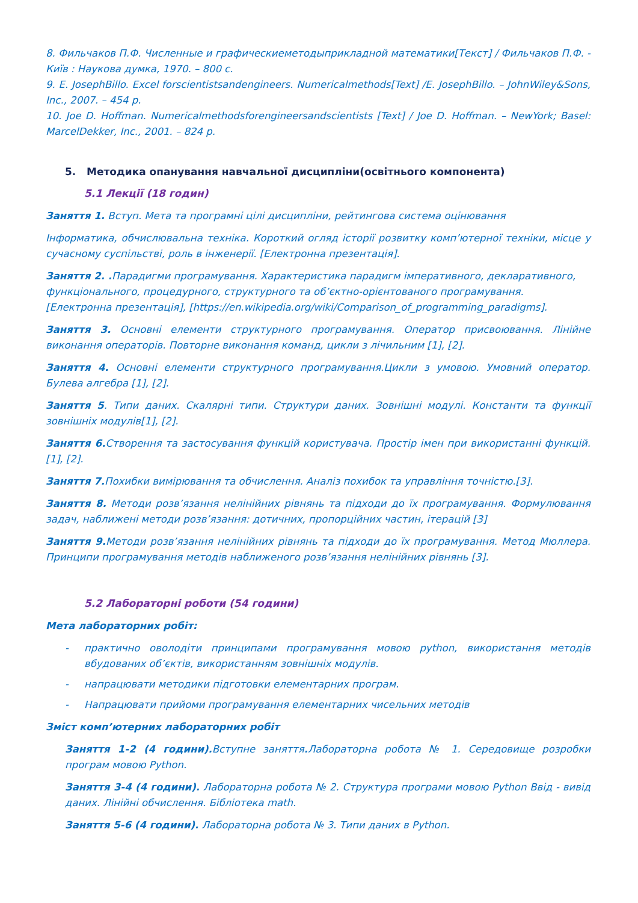8. Фильчаков П.Ф. Численные и графическиеметодыприкладной математики[Текст] / Фильчаков П.Ф. - Київ : Наукова думка, 1970. – 800 с.
9. E. JosephBillo. Excel forscientistsandengineers. Numericalmethods[Text] /E. JosephBillo. – JohnWiley&Sons, Inc., 2007. – 454 p.
10. Joe D. Hoffman. Numericalmethodsforengineersandscientists [Text] / Joe D. Hoffman. – NewYork; Basel: MarcelDekker, Inc., 2001. – 824 p.
5. Методика опанування навчальної дисципліни(освітнього компонента)
5.1 Лекції (18 годин)
Заняття 1. Вступ. Мета та програмні цілі дисципліни, рейтингова система оцінювання
Інформатика, обчислювальна техніка. Короткий огляд історії розвитку комп’ютерної техніки, місце у сучасному суспільстві, роль в інженерії. [Електронна презентація].
Заняття 2. . Парадигми програмування. Характеристика парадигм імперативного, декларативного, функціонального, процедурного, структурного та об’єктно-орієнтованого програмування. [Електронна презентація], [https://en.wikipedia.org/wiki/Comparison_of_programming_paradigms].
Заняття 3. Основні елементи структурного програмування. Оператор присвоювання. Лінійне виконання операторів. Повторне виконання команд, цикли з лічильним [1], [2].
Заняття 4. Основні елементи структурного програмування.Цикли з умовою. Умовний оператор. Булева алгебра [1], [2].
Заняття 5. Типи даних. Скалярні типи. Структури даних. Зовнішні модулі. Константи та функції зовнішніх модулів[1], [2].
Заняття 6. Створення та застосування функцій користувача. Простір імен при використанні функцій. [1], [2].
Заняття 7. Похибки вимірювання та обчислення. Аналіз похибок та управління точністю.[3].
Заняття 8. Методи розв’язання нелінійних рівнянь та підходи до їх програмування. Формулювання задач, наближені методи розв’язання: дотичних, пропорційних частин, ітерацій [3]
Заняття 9. Методи розв’язання нелінійних рівнянь та підходи до їх програмування. Метод Мюллера. Принципи програмування методів наближеного розв’язання нелінійних рівнянь [3].
5.2 Лабораторні роботи (54 години)
Мета лабораторних робіт:
- практично оволодіти принципами програмування мовою python, використання методів вбудованих об’єктів, використанням зовнішніх модулів.
- напрацювати методики підготовки елементарних програм.
- Напрацювати прийоми програмування елементарних чисельних методів
Зміст комп’ютерних лабораторних робіт
Заняття 1-2 (4 години). Вступне заняття. Лабораторна робота № 1. Середовище розробки програм мовою Python.
Заняття 3-4 (4 години). Лабораторна робота № 2. Структура програми мовою Python Ввід - вивід даних. Лінійні обчислення. Бібліотека math.
Заняття 5-6 (4 години). Лабораторна робота № 3. Типи даних в Python.